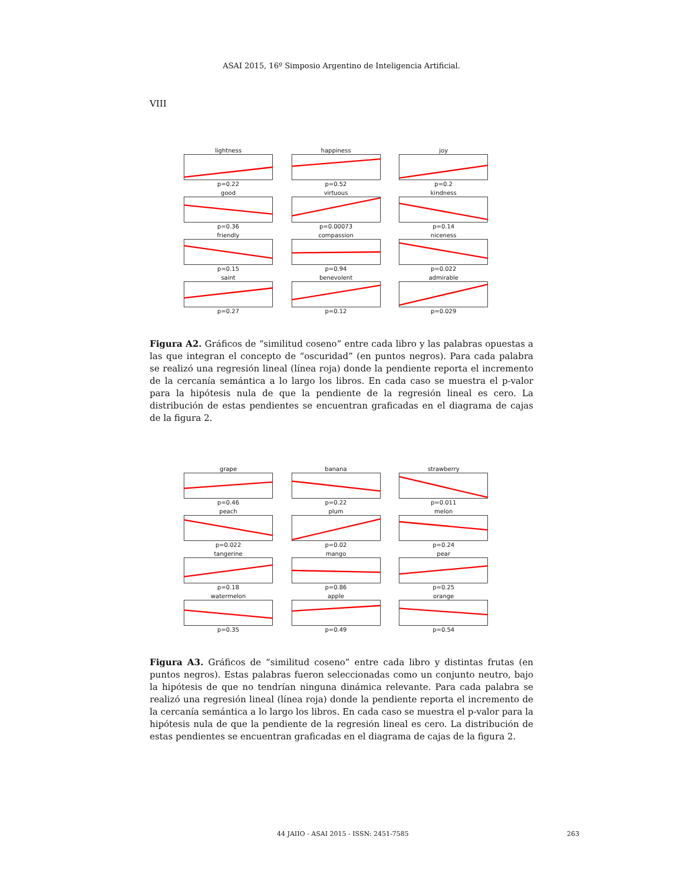ASAI 2015, 16º Simposio Argentino de Inteligencia Artificial.
VIII
lightnessp=0.22
happinessp=0.52
joyp=0.2
goodp=0.36
virtuousp=0.00073
kindnessp=0.14
friendlyp=0.15
compassionp=0.94
nicenessp=0.022
saintp=0.27
benevolentp=0.12
admirablep=0.029
Figura A2. Gráficos de “similitud coseno” entre cada libro y las palabras opuestas a las que integran el concepto de “oscuridad” (en puntos negros). Para cada palabra se realizó una regresión lineal (línea roja) donde la pendiente reporta el incremento de la cercanía semántica a lo largo los libros. En cada caso se muestra el p-valor para la hipótesis nula de que la pendiente de la regresión lineal es cero. La distribución de estas pendientes se encuentran graficadas en el diagrama de cajas de la figura 2.
grapep=0.46
bananap=0.22
strawberryp=0.011
peachp=0.022
plump=0.02
melonp=0.24
tangerinep=0.18
mangop=0.86
pearp=0.25
watermelonp=0.35
applep=0.49
orangep=0.54
Figura A3. Gráficos de “similitud coseno” entre cada libro y distintas frutas (en puntos negros). Estas palabras fueron seleccionadas como un conjunto neutro, bajo la hipótesis de que no tendrían ninguna dinámica relevante. Para cada palabra se realizó una regresión lineal (línea roja) donde la pendiente reporta el incremento de la cercanía semántica a lo largo los libros. En cada caso se muestra el p-valor para la hipótesis nula de que la pendiente de la regresión lineal es cero. La distribución de estas pendientes se encuentran graficadas en el diagrama de cajas de la figura 2.
44 JAIIO - ASAI 2015 - ISSN: 2451-7585 263